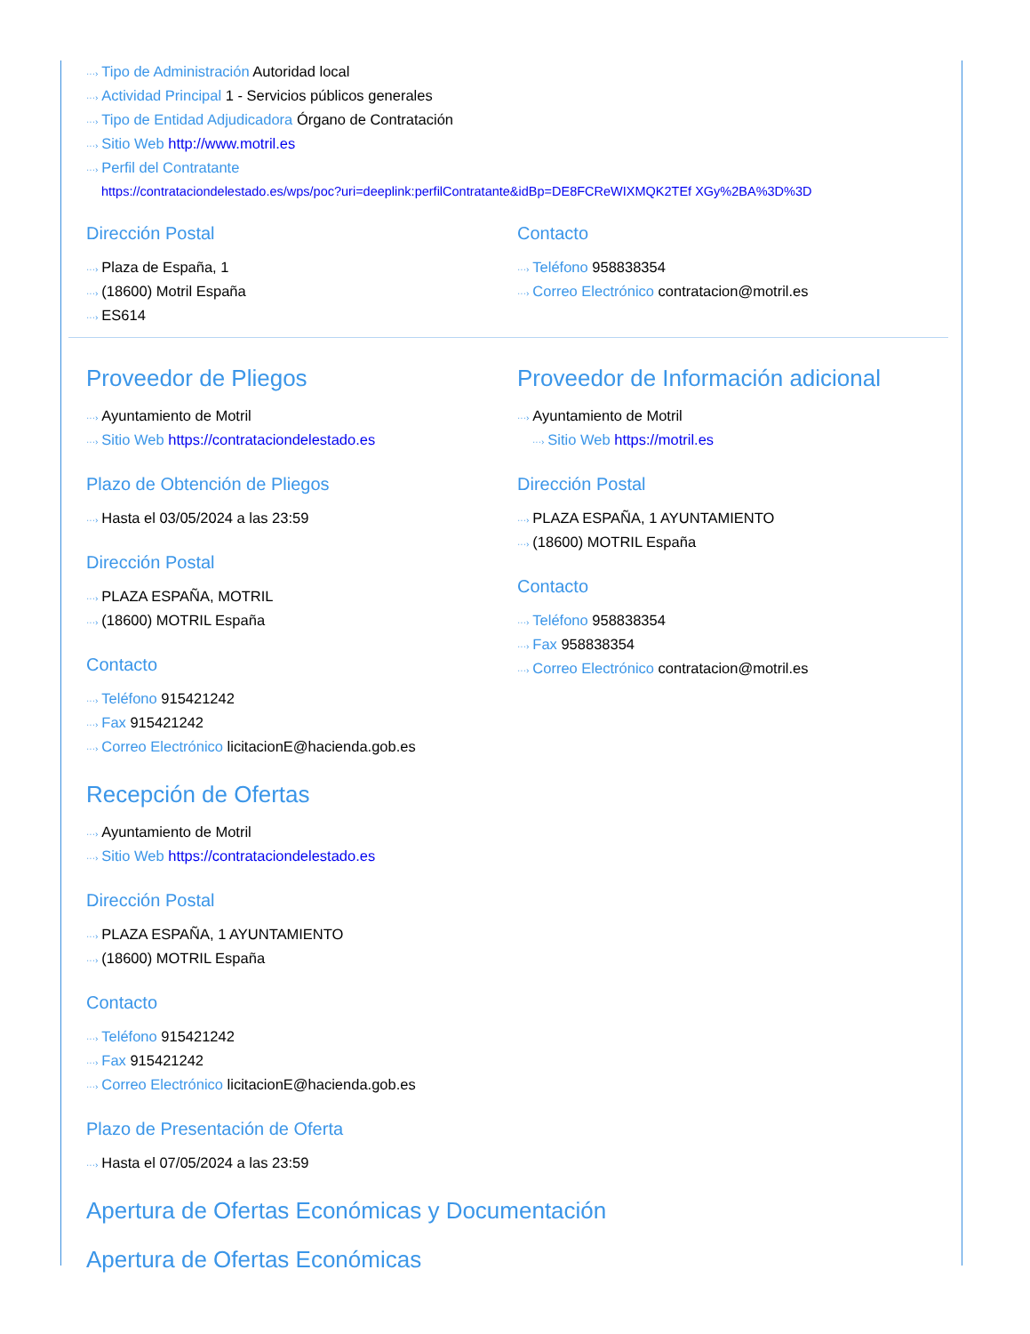···› Tipo de Administración Autoridad local
···› Actividad Principal 1 - Servicios públicos generales
···› Tipo de Entidad Adjudicadora Órgano de Contratación
···› Sitio Web http://www.motril.es
···› Perfil del Contratante
https://contrataciondelestado.es/wps/poc?uri=deeplink:perfilContratante&idBp=DE8FCReWIXMQK2TEf XGy%2BA%3D%3D
Dirección Postal
···› Plaza de España, 1
···› (18600) Motril España
···› ES614
Contacto
···› Teléfono 958838354
···› Correo Electrónico contratacion@motril.es
Proveedor de Pliegos
···› Ayuntamiento de Motril
···› Sitio Web https://contrataciondelestado.es
Plazo de Obtención de Pliegos
···› Hasta el 03/05/2024 a las 23:59
Dirección Postal
···› PLAZA ESPAÑA, MOTRIL
···› (18600) MOTRIL España
Contacto
···› Teléfono 915421242
···› Fax 915421242
···› Correo Electrónico licitacionE@hacienda.gob.es
Proveedor de Información adicional
···› Ayuntamiento de Motril
···› Sitio Web https://motril.es
Dirección Postal
···› PLAZA ESPAÑA, 1 AYUNTAMIENTO
···› (18600) MOTRIL España
Contacto
···› Teléfono 958838354
···› Fax 958838354
···› Correo Electrónico contratacion@motril.es
Recepción de Ofertas
···› Ayuntamiento de Motril
···› Sitio Web https://contrataciondelestado.es
Dirección Postal
···› PLAZA ESPAÑA, 1 AYUNTAMIENTO
···› (18600) MOTRIL España
Contacto
···› Teléfono 915421242
···› Fax 915421242
···› Correo Electrónico licitacionE@hacienda.gob.es
Plazo de Presentación de Oferta
···› Hasta el 07/05/2024 a las 23:59
Apertura de Ofertas Económicas y Documentación
Apertura de Ofertas Económicas